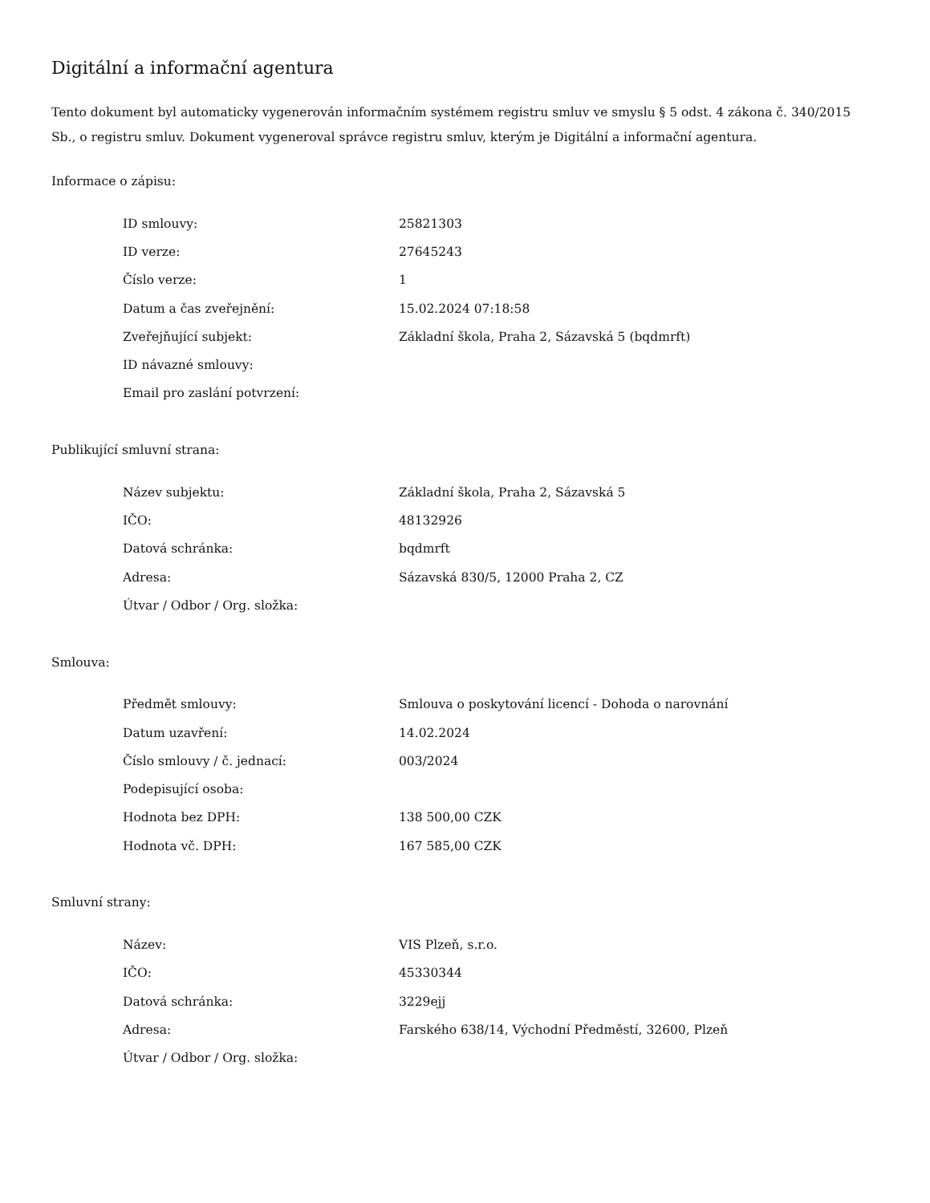Digitální a informační agentura
Tento dokument byl automaticky vygenerován informačním systémem registru smluv ve smyslu § 5 odst. 4 zákona č. 340/2015 Sb., o registru smluv. Dokument vygeneroval správce registru smluv, kterým je Digitální a informační agentura.
Informace o zápisu:
| ID smlouvy: | 25821303 |
| ID verze: | 27645243 |
| Číslo verze: | 1 |
| Datum a čas zveřejnění: | 15.02.2024 07:18:58 |
| Zveřejňující subjekt: | Základní škola, Praha 2, Sázavská 5 (bqdmrft) |
| ID návazné smlouvy: | |
| Email pro zaslání potvrzení: | |
Publikující smluvní strana:
| Název subjektu: | Základní škola, Praha 2, Sázavská 5 |
| IČO: | 48132926 |
| Datová schránka: | bqdmrft |
| Adresa: | Sázavská 830/5, 12000 Praha 2, CZ |
| Útvar / Odbor / Org. složka: | |
Smlouva:
| Předmět smlouvy: | Smlouva o poskytování licencí - Dohoda o narovnání |
| Datum uzavření: | 14.02.2024 |
| Číslo smlouvy / č. jednací: | 003/2024 |
| Podepisující osoba: | |
| Hodnota bez DPH: | 138 500,00 CZK |
| Hodnota vč. DPH: | 167 585,00 CZK |
Smluvní strany:
| Název: | VIS Plzeň, s.r.o. |
| IČO: | 45330344 |
| Datová schránka: | 3229ejj |
| Adresa: | Farského 638/14, Východní Předměstí, 32600, Plzeň |
| Útvar / Odbor / Org. složka: | |